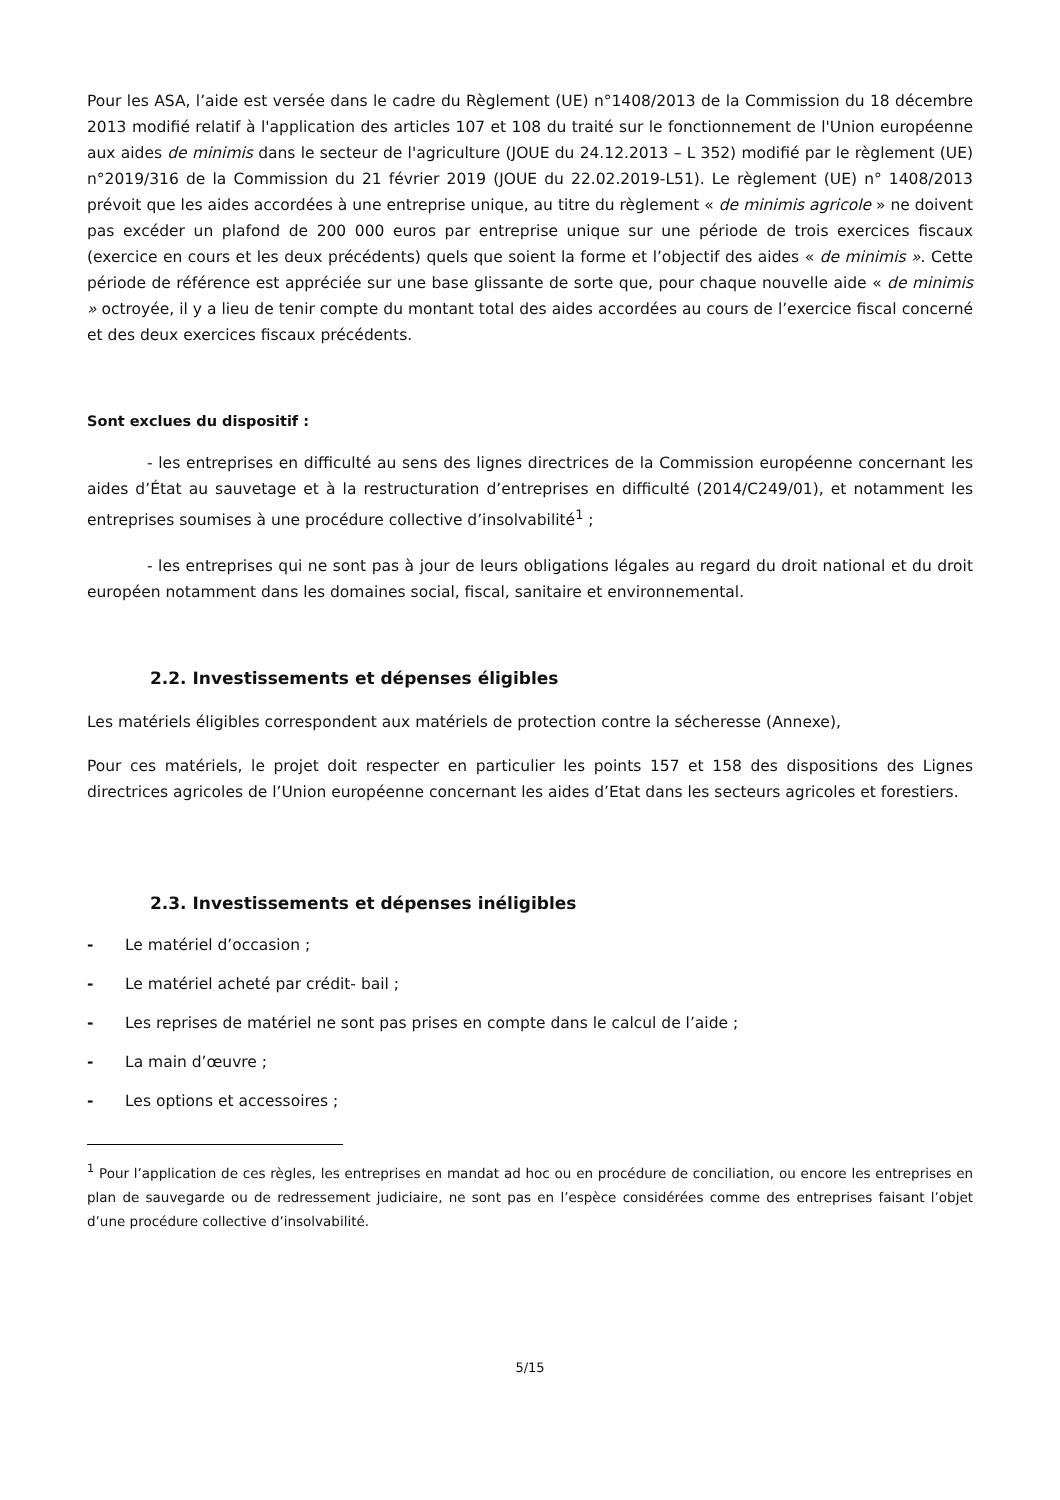Pour les ASA, l’aide est versée dans le cadre du Règlement (UE) n°1408/2013 de la Commission du 18 décembre 2013 modifié relatif à l'application des articles 107 et 108 du traité sur le fonctionnement de l'Union européenne aux aides de minimis dans le secteur de l'agriculture (JOUE du 24.12.2013 – L 352) modifié par le règlement (UE) n°2019/316 de la Commission du 21 février 2019 (JOUE du 22.02.2019-L51). Le règlement (UE) n° 1408/2013 prévoit que les aides accordées à une entreprise unique, au titre du règlement « de minimis agricole » ne doivent pas excéder un plafond de 200 000 euros par entreprise unique sur une période de trois exercices fiscaux (exercice en cours et les deux précédents) quels que soient la forme et l’objectif des aides « de minimis ». Cette période de référence est appréciée sur une base glissante de sorte que, pour chaque nouvelle aide « de minimis » octroyée, il y a lieu de tenir compte du montant total des aides accordées au cours de l’exercice fiscal concerné et des deux exercices fiscaux précédents.
Sont exclues du dispositif :
- les entreprises en difficulté au sens des lignes directrices de la Commission européenne concernant les aides d’État au sauvetage et à la restructuration d’entreprises en difficulté (2014/C249/01), et notamment les entreprises soumises à une procédure collective d’insolvabilité<sup>1</sup> ;
- les entreprises qui ne sont pas à jour de leurs obligations légales au regard du droit national et du droit européen notamment dans les domaines social, fiscal, sanitaire et environnemental.
2.2. Investissements et dépenses éligibles
Les matériels éligibles correspondent aux matériels de protection contre la sécheresse (Annexe),
Pour ces matériels, le projet doit respecter en particulier les points 157 et 158 des dispositions des Lignes directrices agricoles de l’Union européenne concernant les aides d’Etat dans les secteurs agricoles et forestiers.
2.3. Investissements et dépenses inéligibles
- Le matériel d’occasion ;
- Le matériel acheté par crédit- bail ;
- Les reprises de matériel ne sont pas prises en compte dans le calcul de l’aide ;
- La main d’œuvre ;
- Les options et accessoires ;
<sup>1</sup> Pour l’application de ces règles, les entreprises en mandat ad hoc ou en procédure de conciliation, ou encore les entreprises en plan de sauvegarde ou de redressement judiciaire, ne sont pas en l’espèce considérées comme des entreprises faisant l’objet d’une procédure collective d’insolvabilité.
5/15